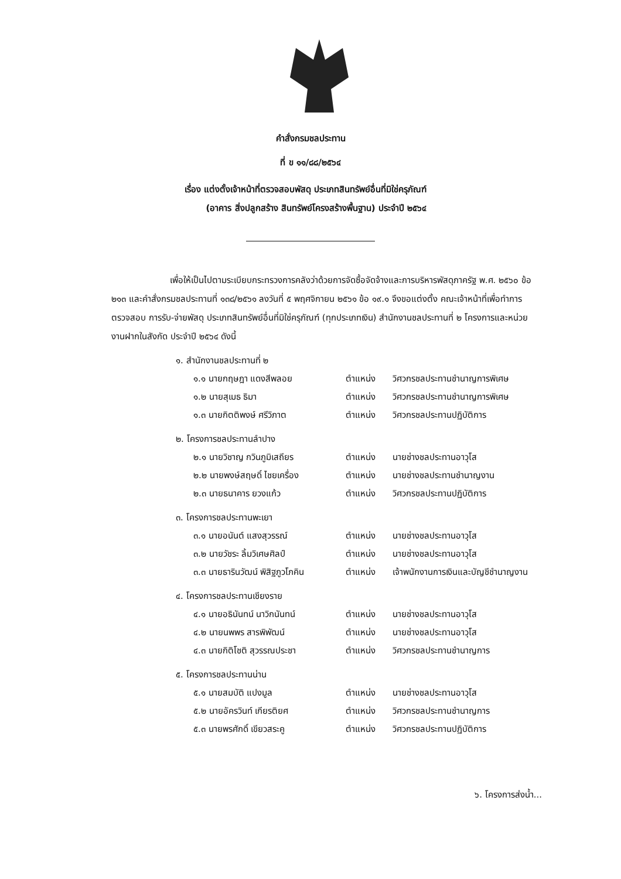คำสั่งกรมชลประทาน
ที่ ข ๑๑/๘๘/๒๕๖๔
เรื่อง แต่งตั้งเจ้าหน้าที่ตรวจสอบพัสดุ ประเภทสินทรัพย์อื่นที่มิใช่ครุภัณฑ์
(อาคาร สิ่งปลูกสร้าง สินทรัพย์โครงสร้างพื้นฐาน) ประจำปี ๒๕๖๔
เพื่อให้เป็นไปตามระเบียบกระทรวงการคลังว่าด้วยการจัดซื้อจัดจ้างและการบริหารพัสดุภาครัฐ พ.ศ. ๒๕๖๐ ข้อ ๒๑๓ และคำสั่งกรมชลประทานที่ ๑๓๘/๒๕๖๑ ลงวันที่ ๕ พฤศจิกายน ๒๕๖๑ ข้อ ๑๙.๑ จึงขอแต่งตั้ง คณะเจ้าหน้าที่เพื่อทำการตรวจสอบ การรับ-จ่ายพัสดุ ประเภทสินทรัพย์อื่นที่มิใช่ครุภัณฑ์ (ทุกประเภทเงิน) สำนักงานชลประทานที่ ๒ โครงการและหน่วยงานฝากในสังกัด ประจำปี ๒๕๖๔ ดังนี้
๑. สำนักงานชลประทานที่ ๒
๑.๑ นายกฤษฎา แดงสีพลอย ตำแหน่ง วิศวกรชลประทานชำนาญการพิเศษ
๑.๒ นายสุเมธ ธิมา ตำแหน่ง วิศวกรชลประทานชำนาญการพิเศษ
๑.๓ นายกิตติพงษ์ ศรีวิภาต ตำแหน่ง วิศวกรชลประทานปฏิบัติการ
๒. โครงการชลประทานลำปาง
๒.๑ นายวิชาญ กวินภูมิเสถียร ตำแหน่ง นายช่างชลประทานอาวุโส
๒.๒ นายพงษ์สฤษดิ์ ไชยเครื่อง ตำแหน่ง นายช่างชลประทานชำนาญงาน
๒.๓ นายธนาคาร ยวงแก้ว ตำแหน่ง วิศวกรชลประทานปฏิบัติการ
๓. โครงการชลประทานพะเยา
๓.๑ นายอนันต์ แสงสุวรรณ์ ตำแหน่ง นายช่างชลประทานอาวุโส
๓.๒ นายวัชระ ลิ้มวิเศษศิลป์ ตำแหน่ง นายช่างชลประทานอาวุโส
๓.๓ นายธารินวัฒน์ พิสิฐภูวโภคิน ตำแหน่ง เจ้าพนักงานการเงินและบัญชีชำนาญงาน
๔. โครงการชลประทานเชียงราย
๔.๑ นายอธินันทน์ นาวิกนันทน์ ตำแหน่ง นายช่างชลประทานอาวุโส
๔.๒ นายนพพร สารพิพัฒน์ ตำแหน่ง นายช่างชลประทานอาวุโส
๔.๓ นายกิติโชติ สุวรรณประชา ตำแหน่ง วิศวกรชลประทานชำนาญการ
๕. โครงการชลประทานน่าน
๕.๑ นายสมบัติ แปงมูล ตำแหน่ง นายช่างชลประทานอาวุโส
๕.๒ นายอัครวินท์ เกียรติยศ ตำแหน่ง วิศวกรชลประทานชำนาญการ
๕.๓ นายพรศักดิ์ เขียวสระคู ตำแหน่ง วิศวกรชลประทานปฏิบัติการ
๖. โครงการส่งน้ำ...